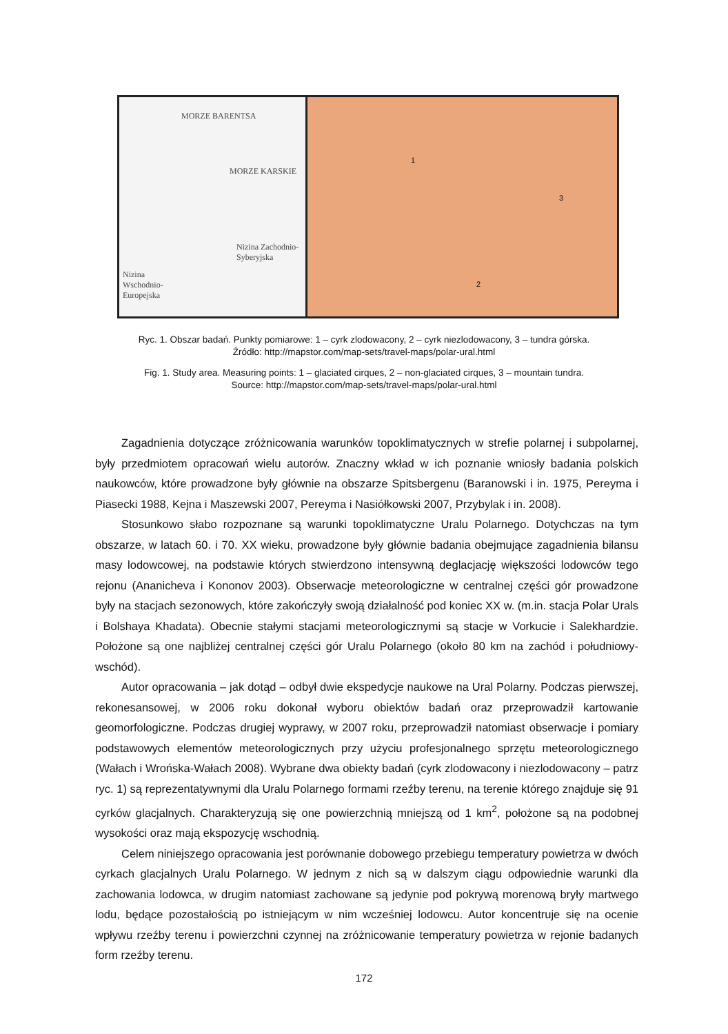MORZE BARENTSA
MORZE KARSKIE
Nizina Zachodnio-Syberyjska
Nizina Wschodnio-Europejska
1
2
3
Ryc. 1. Obszar badań. Punkty pomiarowe: 1 – cyrk zlodowacony, 2 – cyrk niezlodowacony, 3 – tundra górska.
Źródło: http://mapstor.com/map-sets/travel-maps/polar-ural.html
Fig. 1. Study area. Measuring points: 1 – glaciated cirques, 2 – non-glaciated cirques, 3 – mountain tundra.
Source: http://mapstor.com/map-sets/travel-maps/polar-ural.html
Zagadnienia dotyczące zróżnicowania warunków topoklimatycznych w strefie polarnej i subpolarnej, były przedmiotem opracowań wielu autorów. Znaczny wkład w ich poznanie wniosły badania polskich naukowców, które prowadzone były głównie na obszarze Spitsbergenu (Baranowski i in. 1975, Pereyma i Piasecki 1988, Kejna i Maszewski 2007, Pereyma i Nasiółkowski 2007, Przybylak i in. 2008).
Stosunkowo słabo rozpoznane są warunki topoklimatyczne Uralu Polarnego. Dotychczas na tym obszarze, w latach 60. i 70. XX wieku, prowadzone były głównie badania obejmujące zagadnienia bilansu masy lodowcowej, na podstawie których stwierdzono intensywną deglacjację większości lodowców tego rejonu (Ananicheva i Kononov 2003). Obserwacje meteorologiczne w centralnej części gór prowadzone były na stacjach sezonowych, które zakończyły swoją działalność pod koniec XX w. (m.in. stacja Polar Urals i Bolshaya Khadata). Obecnie stałymi stacjami meteorologicznymi są stacje w Vorkucie i Salekhardzie. Położone są one najbliżej centralnej części gór Uralu Polarnego (około 80 km na zachód i południowy-wschód).
Autor opracowania – jak dotąd – odbył dwie ekspedycje naukowe na Ural Polarny. Podczas pierwszej, rekonesansowej, w 2006 roku dokonał wyboru obiektów badań oraz przeprowadził kartowanie geomorfologiczne. Podczas drugiej wyprawy, w 2007 roku, przeprowadził natomiast obserwacje i pomiary podstawowych elementów meteorologicznych przy użyciu profesjonalnego sprzętu meteorologicznego (Wałach i Wrońska-Wałach 2008). Wybrane dwa obiekty badań (cyrk zlodowacony i niezlodowacony – patrz ryc. 1) są reprezentatywnymi dla Uralu Polarnego formami rzeźby terenu, na terenie którego znajduje się 91 cyrków glacjalnych. Charakteryzują się one powierzchnią mniejszą od 1 km<sup>2</sup>, położone są na podobnej wysokości oraz mają ekspozycję wschodnią.
Celem niniejszego opracowania jest porównanie dobowego przebiegu temperatury powietrza w dwóch cyrkach glacjalnych Uralu Polarnego. W jednym z nich są w dalszym ciągu odpowiednie warunki dla zachowania lodowca, w drugim natomiast zachowane są jedynie pod pokrywą morenową bryły martwego lodu, będące pozostałością po istniejącym w nim wcześniej lodowcu. Autor koncentruje się na ocenie wpływu rzeźby terenu i powierzchni czynnej na zróżnicowanie temperatury powietrza w rejonie badanych form rzeźby terenu.
172